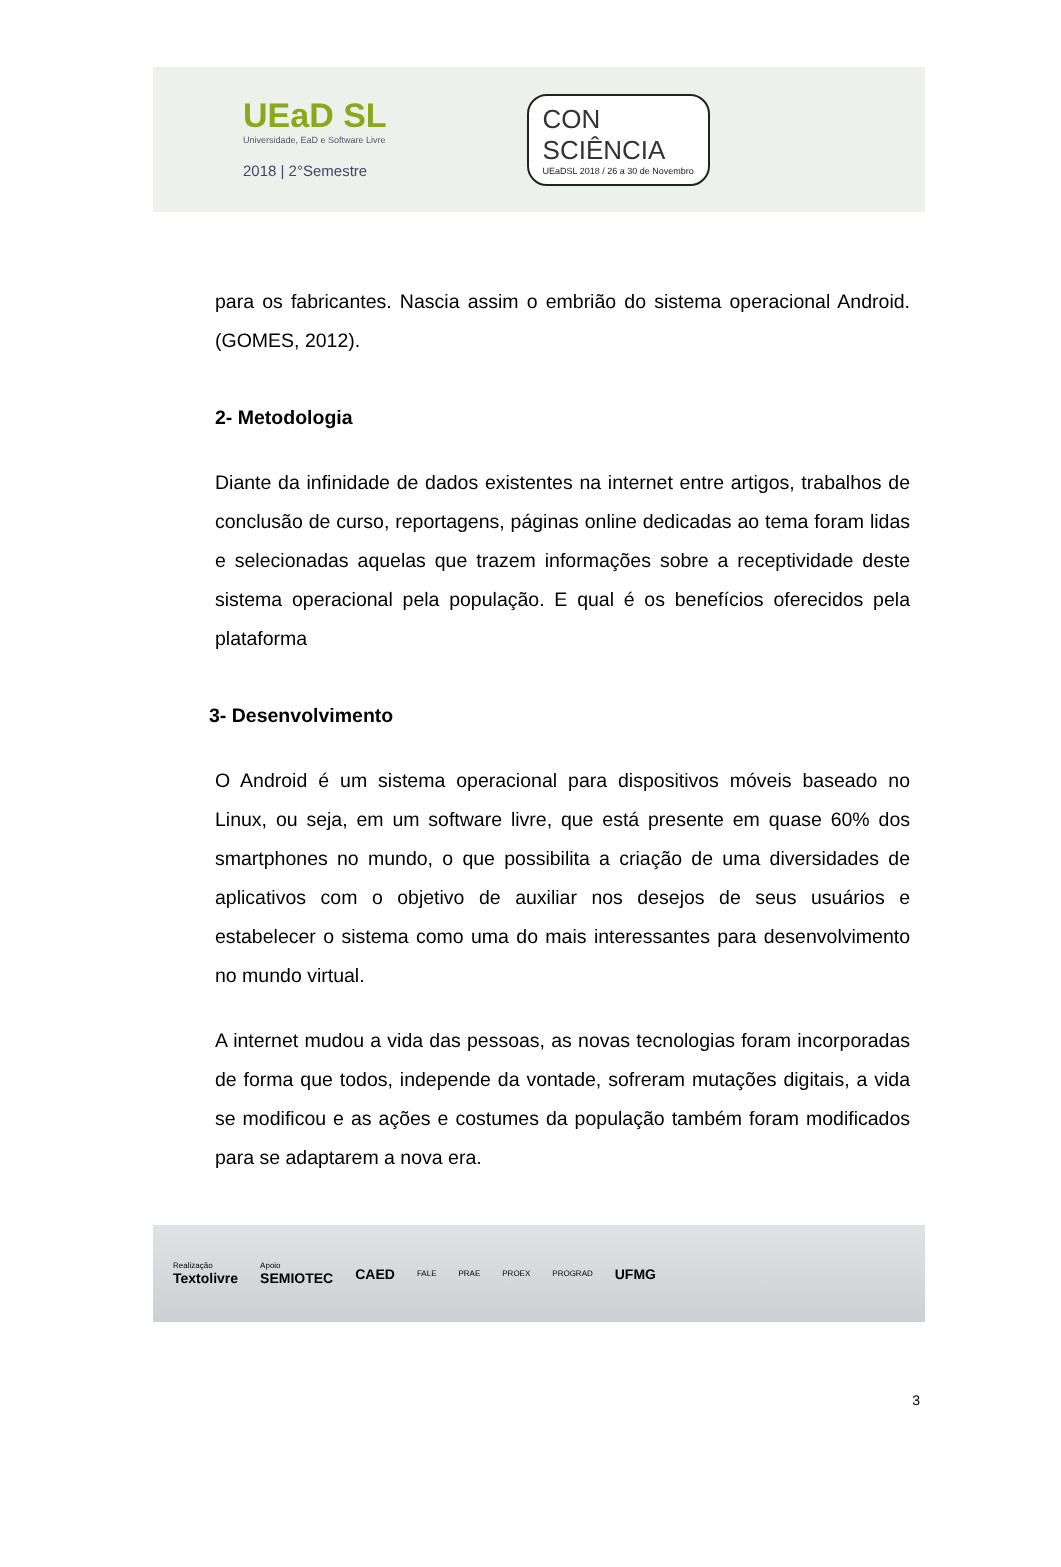UEaD SL
Universidade, EaD e Software Livre
2018 | 2°Semestre
CON
SCIÊNCIA
UEaDSL 2018 / 26 a 30 de Novembro
para os fabricantes. Nascia assim o embrião do sistema operacional Android. (GOMES, 2012).
2- Metodologia
Diante da infinidade de dados existentes na internet entre artigos, trabalhos de conclusão de curso, reportagens, páginas online dedicadas ao tema foram lidas e selecionadas aquelas que trazem informações sobre a receptividade deste sistema operacional pela população. E qual é os benefícios oferecidos pela plataforma
3- Desenvolvimento
O Android é um sistema operacional para dispositivos móveis baseado no Linux, ou seja, em um software livre, que está presente em quase 60% dos smartphones no mundo, o que possibilita a criação de uma diversidades de aplicativos com o objetivo de auxiliar nos desejos de seus usuários e estabelecer o sistema como uma do mais interessantes para desenvolvimento no mundo virtual.
A internet mudou a vida das pessoas, as novas tecnologias foram incorporadas de forma que todos, independe da vontade, sofreram mutações digitais, a vida se modificou e as ações e costumes da população também foram modificados para se adaptarem a nova era.
Realização
Textolivre
Apoio
SEMIOTEC
CAED FALE PRAE PROEX PROGRAD UFMG
3